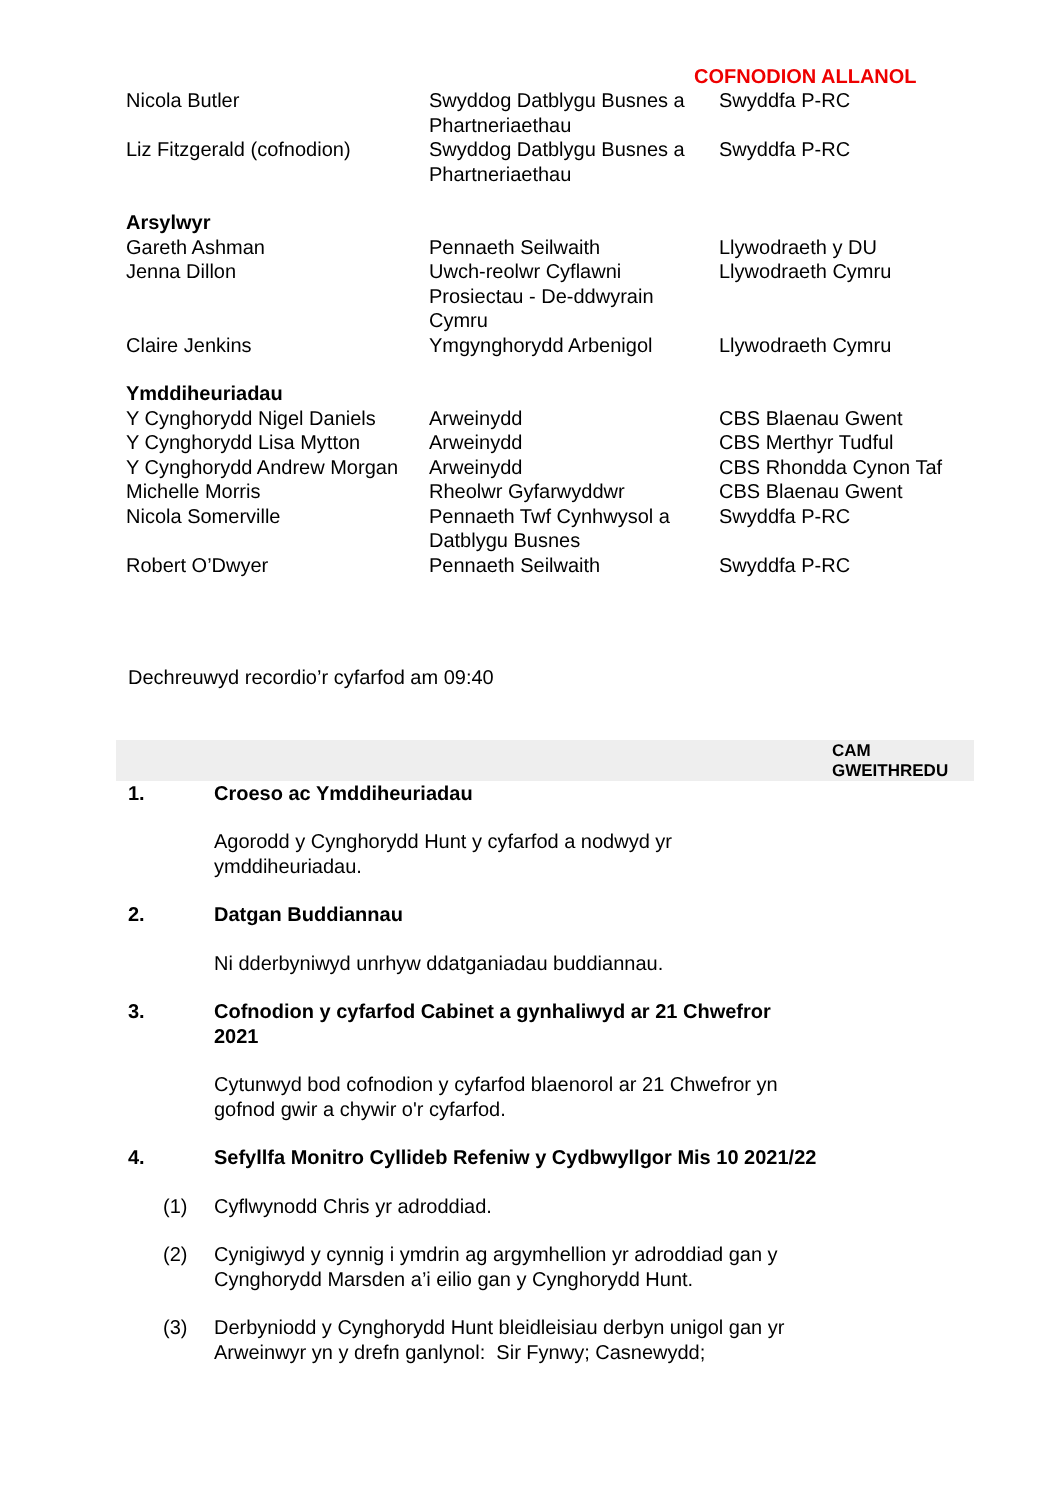COFNODION ALLANOL
| Nicola Butler | Swyddog Datblygu Busnes a Phartneriaethau | Swyddfa P-RC |
| Liz Fitzgerald (cofnodion) | Swyddog Datblygu Busnes a Phartneriaethau | Swyddfa P-RC |
| Arsylwyr | | |
| Gareth Ashman | Pennaeth Seilwaith | Llywodraeth y DU |
| Jenna Dillon | Uwch-reolwr Cyflawni Prosiectau - De-ddwyrain Cymru | Llywodraeth Cymru |
| Claire Jenkins | Ymgynghorydd Arbenigol | Llywodraeth Cymru |
| Ymddiheuriadau | | |
| Y Cynghorydd Nigel Daniels | Arweinydd | CBS Blaenau Gwent |
| Y Cynghorydd Lisa Mytton | Arweinydd | CBS Merthyr Tudful |
| Y Cynghorydd Andrew Morgan | Arweinydd | CBS Rhondda Cynon Taf |
| Michelle Morris | Rheolwr Gyfarwyddwr | CBS Blaenau Gwent |
| Nicola Somerville | Pennaeth Twf Cynhwysol a Datblygu Busnes | Swyddfa P-RC |
| Robert O’Dwyer | Pennaeth Seilwaith | Swyddfa P-RC |
Dechreuwyd recordio’r cyfarfod am 09:40
CAM
GWEITHREDU
1. Croeso ac Ymddiheuriadau
Agorodd y Cynghorydd Hunt y cyfarfod a nodwyd yr ymddiheuriadau.
2. Datgan Buddiannau
Ni dderbyniwyd unrhyw ddatganiadau buddiannau.
3. Cofnodion y cyfarfod Cabinet a gynhaliwyd ar 21 Chwefror 2021
Cytunwyd bod cofnodion y cyfarfod blaenorol ar 21 Chwefror yn gofnod gwir a chywir o'r cyfarfod.
4. Sefyllfa Monitro Cyllideb Refeniw y Cydbwyllgor Mis 10 2021/22
(1) Cyflwynodd Chris yr adroddiad.
(2) Cynigiwyd y cynnig i ymdrin ag argymhellion yr adroddiad gan y Cynghorydd Marsden a’i eilio gan y Cynghorydd Hunt.
(3) Derbyniodd y Cynghorydd Hunt bleidleisiau derbyn unigol gan yr Arweinwyr yn y drefn ganlynol: Sir Fynwy; Casnewydd;